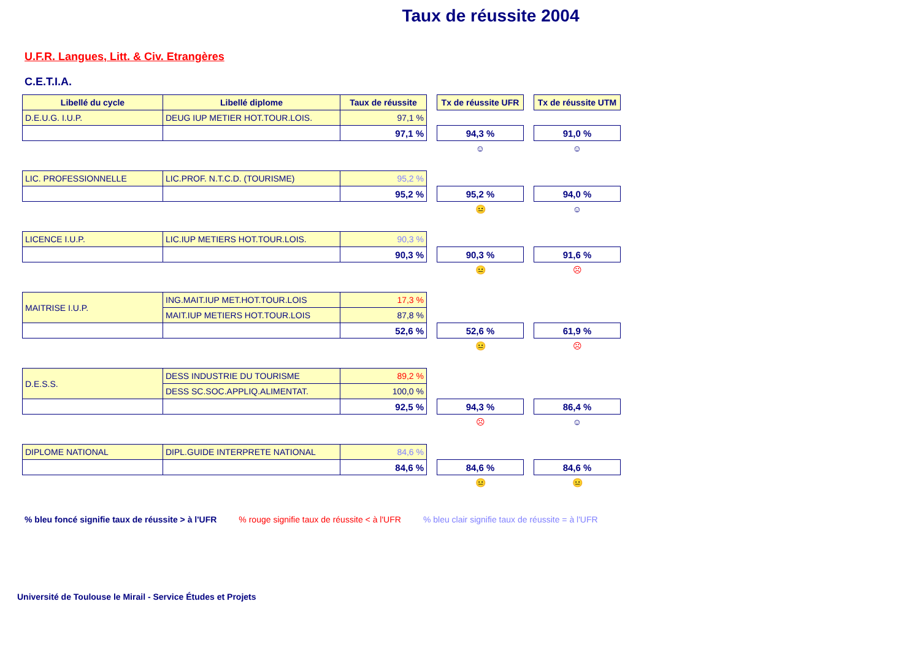Taux de réussite 2004
U.F.R. Langues, Litt. & Civ. Etrangères
C.E.T.I.A.
| Libellé du cycle | Libellé diplome | Taux de réussite | | Tx de réussite UFR | | Tx de réussite UTM |
| D.E.U.G. I.U.P. | DEUG IUP METIER HOT.TOUR.LOIS. | 97,1 % | | | | |
| | | 97,1 % | | 94,3 % | | 91,0 % |
| | | | | ☺ | | ☺ |
| LIC. PROFESSIONNELLE | LIC.PROF. N.T.C.D. (TOURISME) | 95,2 % | | | | |
| | | 95,2 % | | 95,2 % | | 94,0 % |
| | | | | 😐 | | ☺ |
| LICENCE I.U.P. | LIC.IUP METIERS HOT.TOUR.LOIS. | 90,3 % | | | | |
| | | 90,3 % | | 90,3 % | | 91,6 % |
| | | | | 😐 | | ☹ |
| MAITRISE I.U.P. | ING.MAIT.IUP MET.HOT.TOUR.LOIS | 17,3 % | | | | |
| | MAIT.IUP METIERS HOT.TOUR.LOIS | 87,8 % | | | | |
| | | 52,6 % | | 52,6 % | | 61,9 % |
| | | | | 😐 | | ☹ |
| D.E.S.S. | DESS INDUSTRIE DU TOURISME | 89,2 % | | | | |
| | DESS SC.SOC.APPLIQ.ALIMENTAT. | 100,0 % | | | | |
| | | 92,5 % | | 94,3 % | | 86,4 % |
| | | | | ☹ | | ☺ |
| DIPLOME NATIONAL | DIPL.GUIDE INTERPRETE NATIONAL | 84,6 % | | | | |
| | | 84,6 % | | 84,6 % | | 84,6 % |
| | | | | 😐 | | 😐 |
% bleu foncé signifie taux de réussite > à l'UFR % rouge signifie taux de réussite < à l'UFR % bleu clair signifie taux de réussite = à l'UFR
Université de Toulouse le Mirail - Service Études et Projets